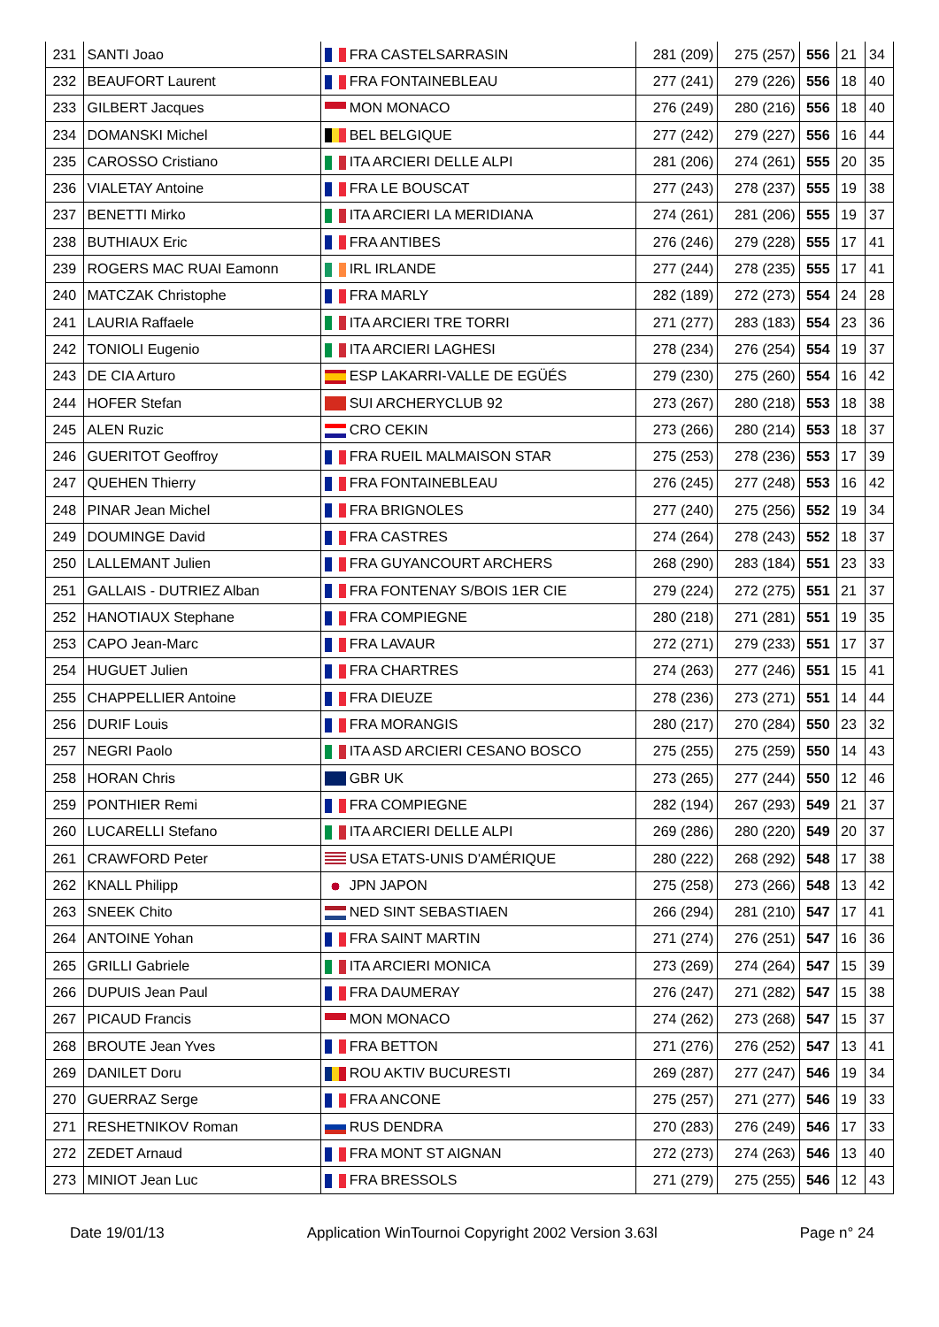| 231 | SANTI Joao | FRA CASTELSARRASIN | 281 (209) | 275 (257) | 556 | 21 | 34 |
| 232 | BEAUFORT Laurent | FRA FONTAINEBLEAU | 277 (241) | 279 (226) | 556 | 18 | 40 |
| 233 | GILBERT Jacques | MON MONACO | 276 (249) | 280 (216) | 556 | 18 | 40 |
| 234 | DOMANSKI Michel | BEL BELGIQUE | 277 (242) | 279 (227) | 556 | 16 | 44 |
| 235 | CAROSSO Cristiano | ITA ARCIERI DELLE ALPI | 281 (206) | 274 (261) | 555 | 20 | 35 |
| 236 | VIALETAY Antoine | FRA LE BOUSCAT | 277 (243) | 278 (237) | 555 | 19 | 38 |
| 237 | BENETTI Mirko | ITA ARCIERI LA MERIDIANA | 274 (261) | 281 (206) | 555 | 19 | 37 |
| 238 | BUTHIAUX Eric | FRA ANTIBES | 276 (246) | 279 (228) | 555 | 17 | 41 |
| 239 | ROGERS MAC RUAI Eamonn | IRL IRLANDE | 277 (244) | 278 (235) | 555 | 17 | 41 |
| 240 | MATCZAK Christophe | FRA MARLY | 282 (189) | 272 (273) | 554 | 24 | 28 |
| 241 | LAURIA Raffaele | ITA ARCIERI TRE TORRI | 271 (277) | 283 (183) | 554 | 23 | 36 |
| 242 | TONIOLI Eugenio | ITA ARCIERI LAGHESI | 278 (234) | 276 (254) | 554 | 19 | 37 |
| 243 | DE CIA Arturo | ESP LAKARRI-VALLE DE EGÜÉS | 279 (230) | 275 (260) | 554 | 16 | 42 |
| 244 | HOFER Stefan | SUI ARCHERYCLUB 92 | 273 (267) | 280 (218) | 553 | 18 | 38 |
| 245 | ALEN Ruzic | CRO CEKIN | 273 (266) | 280 (214) | 553 | 18 | 37 |
| 246 | GUERITOT Geoffroy | FRA RUEIL MALMAISON STAR | 275 (253) | 278 (236) | 553 | 17 | 39 |
| 247 | QUEHEN Thierry | FRA FONTAINEBLEAU | 276 (245) | 277 (248) | 553 | 16 | 42 |
| 248 | PINAR Jean Michel | FRA BRIGNOLES | 277 (240) | 275 (256) | 552 | 19 | 34 |
| 249 | DOUMINGE David | FRA CASTRES | 274 (264) | 278 (243) | 552 | 18 | 37 |
| 250 | LALLEMANT Julien | FRA GUYANCOURT ARCHERS | 268 (290) | 283 (184) | 551 | 23 | 33 |
| 251 | GALLAIS - DUTRIEZ Alban | FRA FONTENAY S/BOIS 1ER CIE | 279 (224) | 272 (275) | 551 | 21 | 37 |
| 252 | HANOTIAUX Stephane | FRA COMPIEGNE | 280 (218) | 271 (281) | 551 | 19 | 35 |
| 253 | CAPO Jean-Marc | FRA LAVAUR | 272 (271) | 279 (233) | 551 | 17 | 37 |
| 254 | HUGUET Julien | FRA CHARTRES | 274 (263) | 277 (246) | 551 | 15 | 41 |
| 255 | CHAPPELLIER Antoine | FRA DIEUZE | 278 (236) | 273 (271) | 551 | 14 | 44 |
| 256 | DURIF Louis | FRA MORANGIS | 280 (217) | 270 (284) | 550 | 23 | 32 |
| 257 | NEGRI Paolo | ITA ASD ARCIERI CESANO BOSCO | 275 (255) | 275 (259) | 550 | 14 | 43 |
| 258 | HORAN Chris | GBR UK | 273 (265) | 277 (244) | 550 | 12 | 46 |
| 259 | PONTHIER Remi | FRA COMPIEGNE | 282 (194) | 267 (293) | 549 | 21 | 37 |
| 260 | LUCARELLI Stefano | ITA ARCIERI DELLE ALPI | 269 (286) | 280 (220) | 549 | 20 | 37 |
| 261 | CRAWFORD Peter | USA ETATS-UNIS D'AMÉRIQUE | 280 (222) | 268 (292) | 548 | 17 | 38 |
| 262 | KNALL Philipp | JPN JAPON | 275 (258) | 273 (266) | 548 | 13 | 42 |
| 263 | SNEEK Chito | NED SINT SEBASTIAEN | 266 (294) | 281 (210) | 547 | 17 | 41 |
| 264 | ANTOINE Yohan | FRA SAINT MARTIN | 271 (274) | 276 (251) | 547 | 16 | 36 |
| 265 | GRILLI Gabriele | ITA ARCIERI MONICA | 273 (269) | 274 (264) | 547 | 15 | 39 |
| 266 | DUPUIS Jean Paul | FRA DAUMERAY | 276 (247) | 271 (282) | 547 | 15 | 38 |
| 267 | PICAUD Francis | MON MONACO | 274 (262) | 273 (268) | 547 | 15 | 37 |
| 268 | BROUTE Jean Yves | FRA BETTON | 271 (276) | 276 (252) | 547 | 13 | 41 |
| 269 | DANILET Doru | ROU AKTIV BUCURESTI | 269 (287) | 277 (247) | 546 | 19 | 34 |
| 270 | GUERRAZ Serge | FRA ANCONE | 275 (257) | 271 (277) | 546 | 19 | 33 |
| 271 | RESHETNIKOV Roman | RUS DENDRA | 270 (283) | 276 (249) | 546 | 17 | 33 |
| 272 | ZEDET Arnaud | FRA MONT ST AIGNAN | 272 (273) | 274 (263) | 546 | 13 | 40 |
| 273 | MINIOT Jean Luc | FRA BRESSOLS | 271 (279) | 275 (255) | 546 | 12 | 43 |
Date 19/01/13 Application WinTournoi Copyright 2002 Version 3.63l Page n° 24